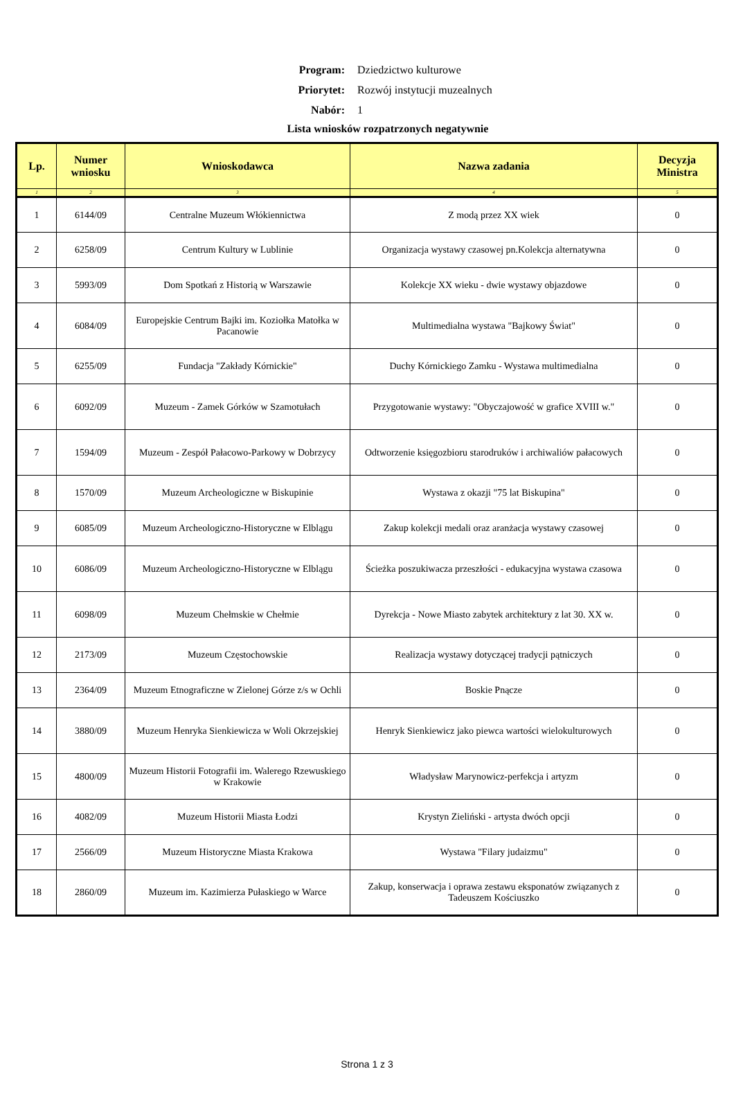Program: Dziedzictwo kulturowe
Priorytet: Rozwój instytucji muzealnych
Nabór: 1
Lista wniosków rozpatrzonych negatywnie
| Lp. | Numer wniosku | Wnioskodawca | Nazwa zadania | Decyzja Ministra |
| --- | --- | --- | --- | --- |
| 1 | 2 | 3 | 4 | 5 |
| 1 | 6144/09 | Centralne Muzeum Włókiennictwa | Z modą przez XX wiek | 0 |
| 2 | 6258/09 | Centrum Kultury w Lublinie | Organizacja wystawy czasowej pn.Kolekcja alternatywna | 0 |
| 3 | 5993/09 | Dom Spotkań z Historią w Warszawie | Kolekcje XX wieku - dwie wystawy objazdowe | 0 |
| 4 | 6084/09 | Europejskie Centrum Bajki im. Koziołka Matołka w Pacanowie | Multimedialna wystawa "Bajkowy Świat" | 0 |
| 5 | 6255/09 | Fundacja "Zakłady Kórnickie" | Duchy Kórnickiego Zamku - Wystawa multimedialna | 0 |
| 6 | 6092/09 | Muzeum - Zamek Górków w Szamotułach | Przygotowanie wystawy: "Obyczajowość w grafice XVIII w." | 0 |
| 7 | 1594/09 | Muzeum - Zespół Pałacowo-Parkowy w Dobrzycy | Odtworzenie księgozbioru starodruków i archiwaliów pałacowych | 0 |
| 8 | 1570/09 | Muzeum Archeologiczne w Biskupinie | Wystawa z okazji "75 lat Biskupina" | 0 |
| 9 | 6085/09 | Muzeum Archeologiczno-Historyczne w Elblągu | Zakup kolekcji medali oraz aranżacja wystawy czasowej | 0 |
| 10 | 6086/09 | Muzeum Archeologiczno-Historyczne w Elblągu | Ścieżka poszukiwacza przeszłości - edukacyjna wystawa czasowa | 0 |
| 11 | 6098/09 | Muzeum Chełmskie w Chełmie | Dyrekcja - Nowe Miasto zabytek architektury z lat 30. XX w. | 0 |
| 12 | 2173/09 | Muzeum Częstochowskie | Realizacja wystawy dotyczącej tradycji pątniczych | 0 |
| 13 | 2364/09 | Muzeum Etnograficzne w Zielonej Górze z/s w Ochli | Boskie Pnącze | 0 |
| 14 | 3880/09 | Muzeum Henryka Sienkiewicza w Woli Okrzejskiej | Henryk Sienkiewicz jako piewca wartości wielokulturowych | 0 |
| 15 | 4800/09 | Muzeum Historii Fotografii im. Walerego Rzewuskiego w Krakowie | Władysław Marynowicz-perfekcja i artyzm | 0 |
| 16 | 4082/09 | Muzeum Historii Miasta Łodzi | Krystyn Zieliński - artysta dwóch opcji | 0 |
| 17 | 2566/09 | Muzeum Historyczne Miasta Krakowa | Wystawa "Filary judaizmu" | 0 |
| 18 | 2860/09 | Muzeum im. Kazimierza Pułaskiego w Warce | Zakup, konserwacja i oprawa zestawu eksponatów związanych z Tadeuszem Kościuszko | 0 |
Strona 1 z 3